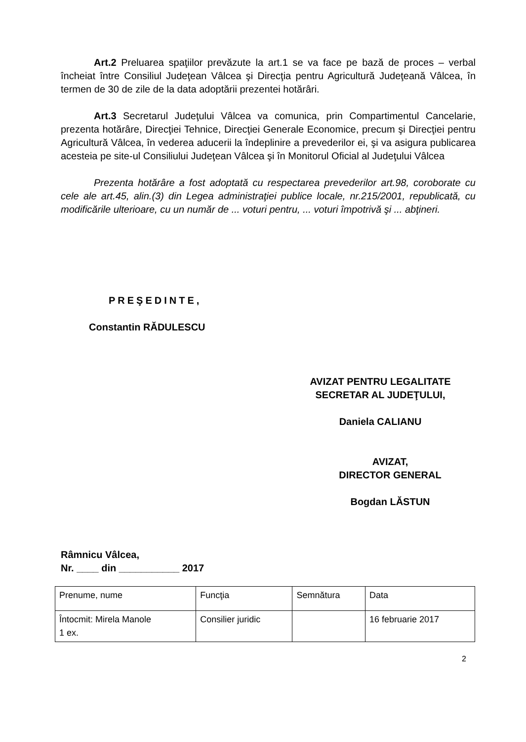Art.2 Preluarea spaţiilor prevăzute la art.1 se va face pe bază de proces – verbal încheiat între Consiliul Judeţean Vâlcea şi Direcţia pentru Agricultură Judeţeană Vâlcea, în termen de 30 de zile de la data adoptării prezentei hotărâri.
Art.3 Secretarul Judeţului Vâlcea va comunica, prin Compartimentul Cancelarie, prezenta hotărâre, Direcţiei Tehnice, Direcţiei Generale Economice, precum şi Direcţiei pentru Agricultură Vâlcea, în vederea aducerii la îndeplinire a prevederilor ei, şi va asigura publicarea acesteia pe site-ul Consiliului Judeţean Vâlcea şi în Monitorul Oficial al Judeţului Vâlcea
Prezenta hotărâre a fost adoptată cu respectarea prevederilor art.98, coroborate cu cele ale art.45, alin.(3) din Legea administraţiei publice locale, nr.215/2001, republicată, cu modificările ulterioare, cu un număr de ... voturi pentru, ... voturi împotrivă şi ... abţineri.
PREŞEDINTE,
Constantin RĂDULESCU
AVIZAT PENTRU LEGALITATE
SECRETAR AL JUDEŢULUI,
Daniela CALIANU
AVIZAT,
DIRECTOR GENERAL
Bogdan LĂSTUN
Râmnicu Vâlcea,
Nr. ____ din ___________ 2017
| Prenume, nume | Funcţia | Semnătura | Data |
| Întocmit: Mirela Manole 1 ex. | Consilier juridic | | 16 februarie 2017 |
2